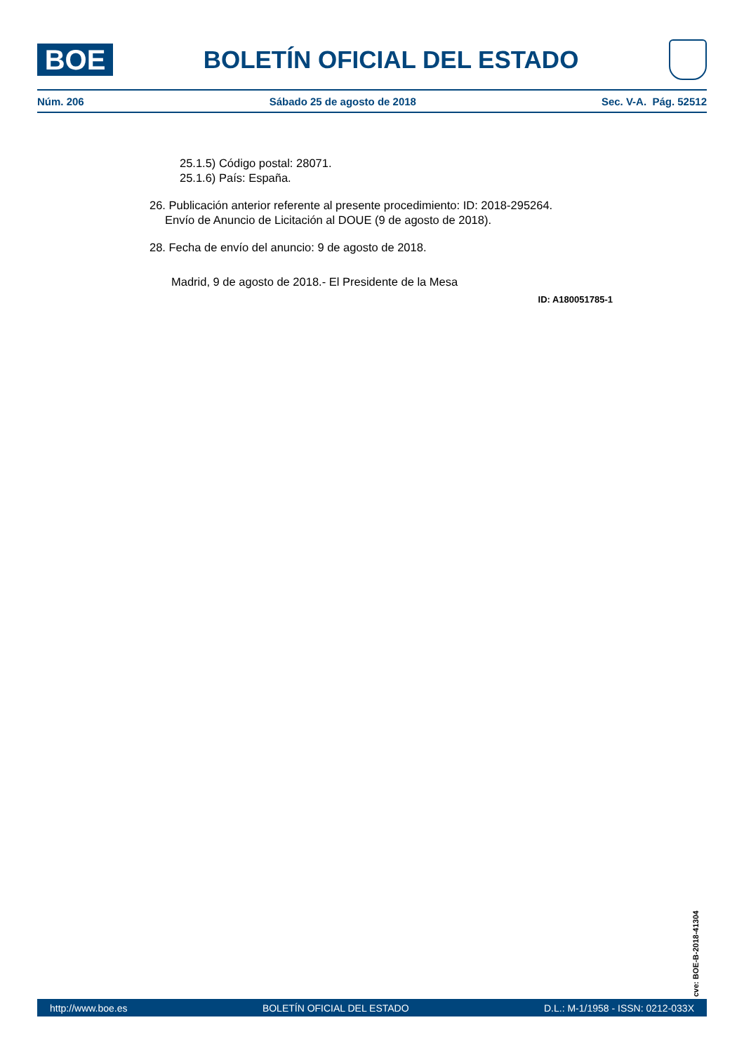BOE
BOLETÍN OFICIAL DEL ESTADO
Núm. 206 Sábado 25 de agosto de 2018 Sec. V-A. Pág. 52512
25.1.5) Código postal: 28071.
25.1.6) País: España.
26. Publicación anterior referente al presente procedimiento: ID: 2018-295264.
Envío de Anuncio de Licitación al DOUE (9 de agosto de 2018).
28. Fecha de envío del anuncio: 9 de agosto de 2018.
Madrid, 9 de agosto de 2018.- El Presidente de la Mesa
ID: A180051785-1
cve: BOE-B-2018-41304
http://www.boe.es BOLETÍN OFICIAL DEL ESTADO D.L.: M-1/1958 - ISSN: 0212-033X